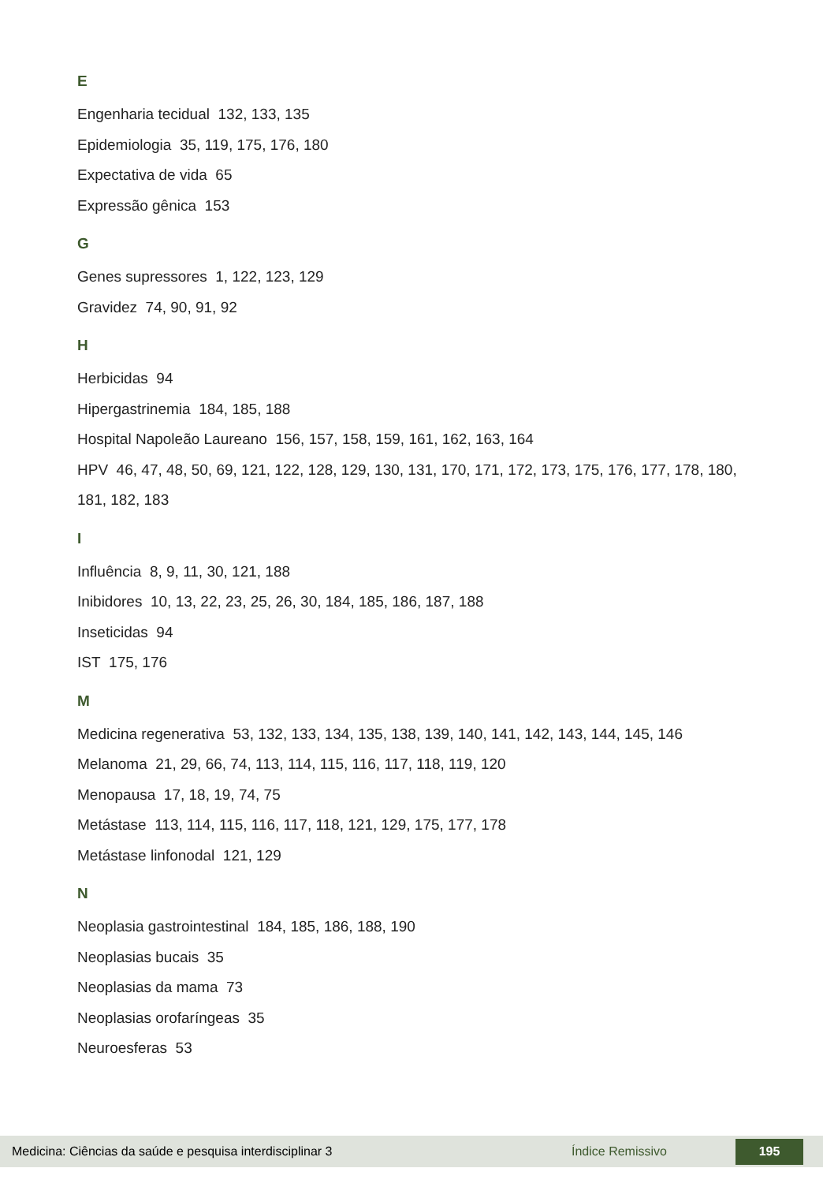E
Engenharia tecidual 132, 133, 135
Epidemiologia 35, 119, 175, 176, 180
Expectativa de vida 65
Expressão gênica 153
G
Genes supressores 1, 122, 123, 129
Gravidez 74, 90, 91, 92
H
Herbicidas 94
Hipergastrinemia 184, 185, 188
Hospital Napoleão Laureano 156, 157, 158, 159, 161, 162, 163, 164
HPV 46, 47, 48, 50, 69, 121, 122, 128, 129, 130, 131, 170, 171, 172, 173, 175, 176, 177, 178, 180, 181, 182, 183
I
Influência 8, 9, 11, 30, 121, 188
Inibidores 10, 13, 22, 23, 25, 26, 30, 184, 185, 186, 187, 188
Inseticidas 94
IST 175, 176
M
Medicina regenerativa 53, 132, 133, 134, 135, 138, 139, 140, 141, 142, 143, 144, 145, 146
Melanoma 21, 29, 66, 74, 113, 114, 115, 116, 117, 118, 119, 120
Menopausa 17, 18, 19, 74, 75
Metástase 113, 114, 115, 116, 117, 118, 121, 129, 175, 177, 178
Metástase linfonodal 121, 129
N
Neoplasia gastrointestinal 184, 185, 186, 188, 190
Neoplasias bucais 35
Neoplasias da mama 73
Neoplasias orofaríngeas 35
Neuroesferas 53
Medicina: Ciências da saúde e pesquisa interdisciplinar 3 Índice Remissivo 195